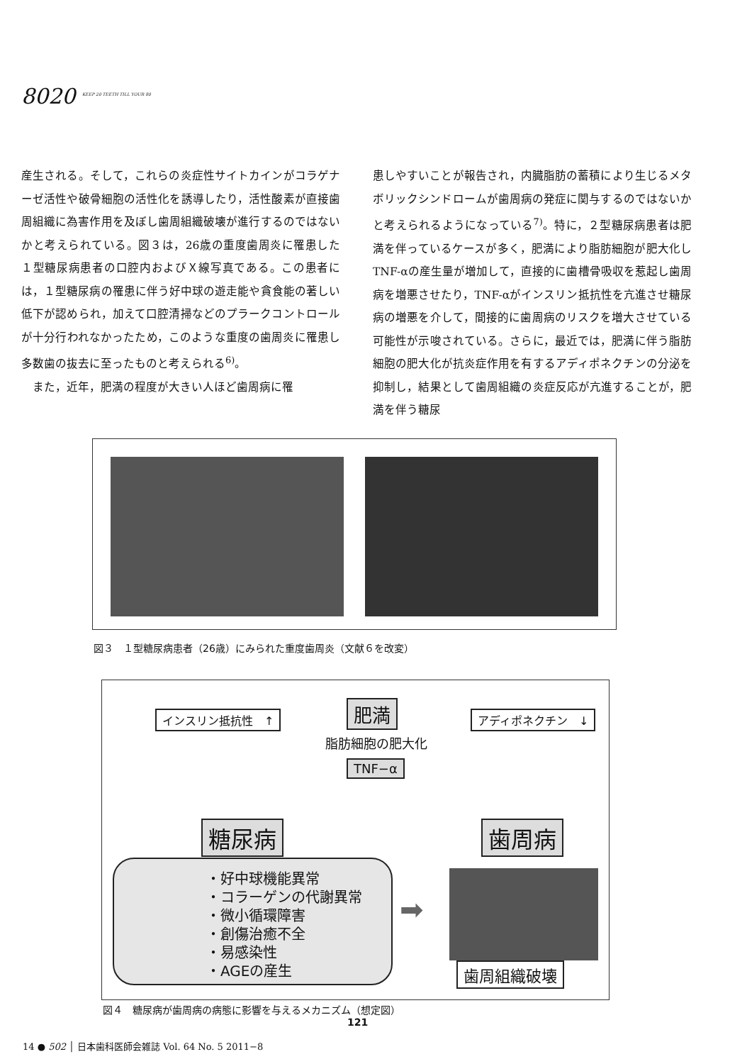8020 <sup>KEEP 20 TEETH TILL YOUR 80</sup>
産生される。そして，これらの炎症性サイトカインがコラゲナーゼ活性や破骨細胞の活性化を誘導したり，活性酸素が直接歯周組織に為害作用を及ぼし歯周組織破壊が進行するのではないかと考えられている。図３は，26歳の重度歯周炎に罹患した１型糖尿病患者の口腔内およびＸ線写真である。この患者には，１型糖尿病の罹患に伴う好中球の遊走能や貪食能の著しい低下が認められ，加えて口腔清掃などのプラークコントロールが十分行われなかったため，このような重度の歯周炎に罹患し多数歯の抜去に至ったものと考えられる<sup>6)</sup>。
　また，近年，肥満の程度が大きい人ほど歯周病に罹
患しやすいことが報告され，内臓脂肪の蓄積により生じるメタボリックシンドロームが歯周病の発症に関与するのではないかと考えられるようになっている<sup>7)</sup>。特に，２型糖尿病患者は肥満を伴っているケースが多く，肥満により脂肪細胞が肥大化しTNF-αの産生量が増加して，直接的に歯槽骨吸収を惹起し歯周病を増悪させたり，TNF-αがインスリン抵抗性を亢進させ糖尿病の増悪を介して，間接的に歯周病のリスクを増大させている可能性が示唆されている。さらに，最近では，肥満に伴う脂肪細胞の肥大化が抗炎症作用を有するアディポネクチンの分泌を抑制し，結果として歯周組織の炎症反応が亢進することが，肥満を伴う糖尿
図３　１型糖尿病患者（26歳）にみられた重度歯周炎（文献６を改変）
インスリン抵抗性　↑ 肥満 アディポネクチン　↓
脂肪細胞の肥大化
TNF−α
糖尿病 歯周病
・好中球機能異常
・コラーゲンの代謝異常
・微小循環障害
・創傷治癒不全
・易感染性
・AGEの産生
➡
歯周組織破壊
図４　糖尿病が歯周病の病態に影響を与えるメカニズム（想定図）
121
14 ● 502 │ 日本歯科医師会雑誌 Vol. 64 No. 5 2011−8